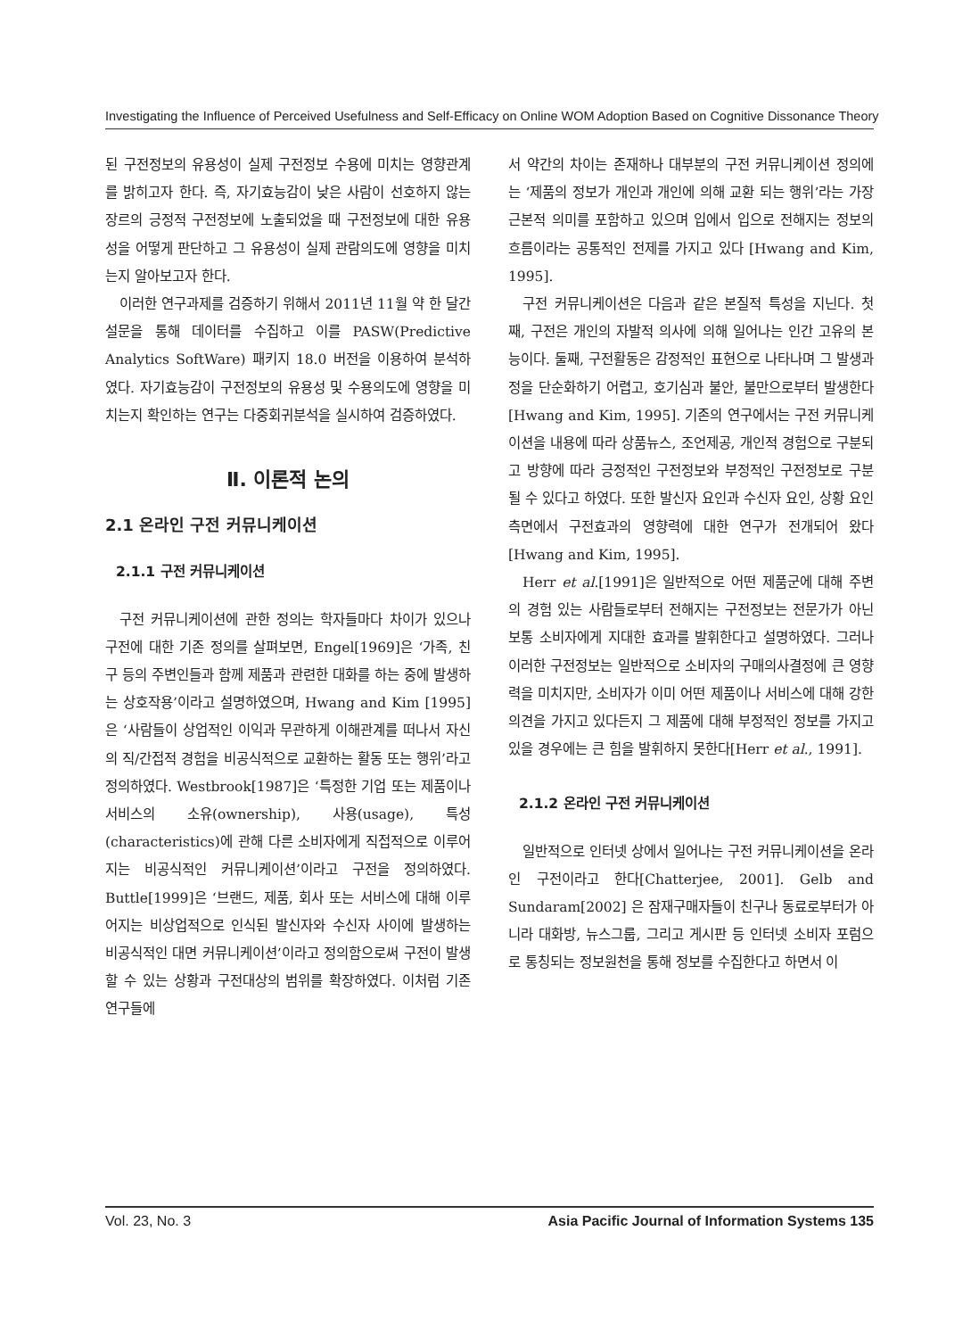Investigating the Influence of Perceived Usefulness and Self-Efficacy on Online WOM Adoption Based on Cognitive Dissonance Theory
된 구전정보의 유용성이 실제 구전정보 수용에 미치는 영향관계를 밝히고자 한다. 즉, 자기효능감이 낮은 사람이 선호하지 않는 장르의 긍정적 구전정보에 노출되었을 때 구전정보에 대한 유용성을 어떻게 판단하고 그 유용성이 실제 관람의도에 영향을 미치는지 알아보고자 한다.
이러한 연구과제를 검증하기 위해서 2011년 11월 약 한 달간 설문을 통해 데이터를 수집하고 이를 PASW(Predictive Analytics SoftWare) 패키지 18.0 버전을 이용하여 분석하였다. 자기효능감이 구전정보의 유용성 및 수용의도에 영향을 미치는지 확인하는 연구는 다중회귀분석을 실시하여 검증하였다.
Ⅱ. 이론적 논의
2.1 온라인 구전 커뮤니케이션
2.1.1 구전 커뮤니케이션
구전 커뮤니케이션에 관한 정의는 학자들마다 차이가 있으나 구전에 대한 기존 정의를 살펴보면, Engel[1969]은 ‘가족, 친구 등의 주변인들과 함께 제품과 관련한 대화를 하는 중에 발생하는 상호작용’이라고 설명하였으며, Hwang and Kim [1995]은 ‘사람들이 상업적인 이익과 무관하게 이해관계를 떠나서 자신의 직/간접적 경험을 비공식적으로 교환하는 활동 또는 행위’라고 정의하였다. Westbrook[1987]은 ‘특정한 기업 또는 제품이나 서비스의 소유(ownership), 사용(usage), 특성(characteristics)에 관해 다른 소비자에게 직접적으로 이루어지는 비공식적인 커뮤니케이션’이라고 구전을 정의하였다. Buttle[1999]은 ‘브랜드, 제품, 회사 또는 서비스에 대해 이루어지는 비상업적으로 인식된 발신자와 수신자 사이에 발생하는 비공식적인 대면 커뮤니케이션’이라고 정의함으로써 구전이 발생할 수 있는 상황과 구전대상의 범위를 확장하였다. 이처럼 기존 연구들에
서 약간의 차이는 존재하나 대부분의 구전 커뮤니케이션 정의에는 ‘제품의 정보가 개인과 개인에 의해 교환 되는 행위’라는 가장 근본적 의미를 포함하고 있으며 입에서 입으로 전해지는 정보의 흐름이라는 공통적인 전제를 가지고 있다 [Hwang and Kim, 1995].
구전 커뮤니케이션은 다음과 같은 본질적 특성을 지닌다. 첫째, 구전은 개인의 자발적 의사에 의해 일어나는 인간 고유의 본능이다. 둘째, 구전활동은 감정적인 표현으로 나타나며 그 발생과정을 단순화하기 어렵고, 호기심과 불안, 불만으로부터 발생한다[Hwang and Kim, 1995]. 기존의 연구에서는 구전 커뮤니케이션을 내용에 따라 상품뉴스, 조언제공, 개인적 경험으로 구분되고 방향에 따라 긍정적인 구전정보와 부정적인 구전정보로 구분될 수 있다고 하였다. 또한 발신자 요인과 수신자 요인, 상황 요인 측면에서 구전효과의 영향력에 대한 연구가 전개되어 왔다[Hwang and Kim, 1995].
Herr et al.[1991]은 일반적으로 어떤 제품군에 대해 주변의 경험 있는 사람들로부터 전해지는 구전정보는 전문가가 아닌 보통 소비자에게 지대한 효과를 발휘한다고 설명하였다. 그러나 이러한 구전정보는 일반적으로 소비자의 구매의사결정에 큰 영향력을 미치지만, 소비자가 이미 어떤 제품이나 서비스에 대해 강한 의견을 가지고 있다든지 그 제품에 대해 부정적인 정보를 가지고 있을 경우에는 큰 힘을 발휘하지 못한다[Herr et al., 1991].
2.1.2 온라인 구전 커뮤니케이션
일반적으로 인터넷 상에서 일어나는 구전 커뮤니케이션을 온라인 구전이라고 한다[Chatterjee, 2001]. Gelb and Sundaram[2002] 은 잠재구매자들이 친구나 동료로부터가 아니라 대화방, 뉴스그룹, 그리고 게시판 등 인터넷 소비자 포럼으로 통칭되는 정보원천을 통해 정보를 수집한다고 하면서 이
Vol. 23, No. 3 Asia Pacific Journal of Information Systems 135